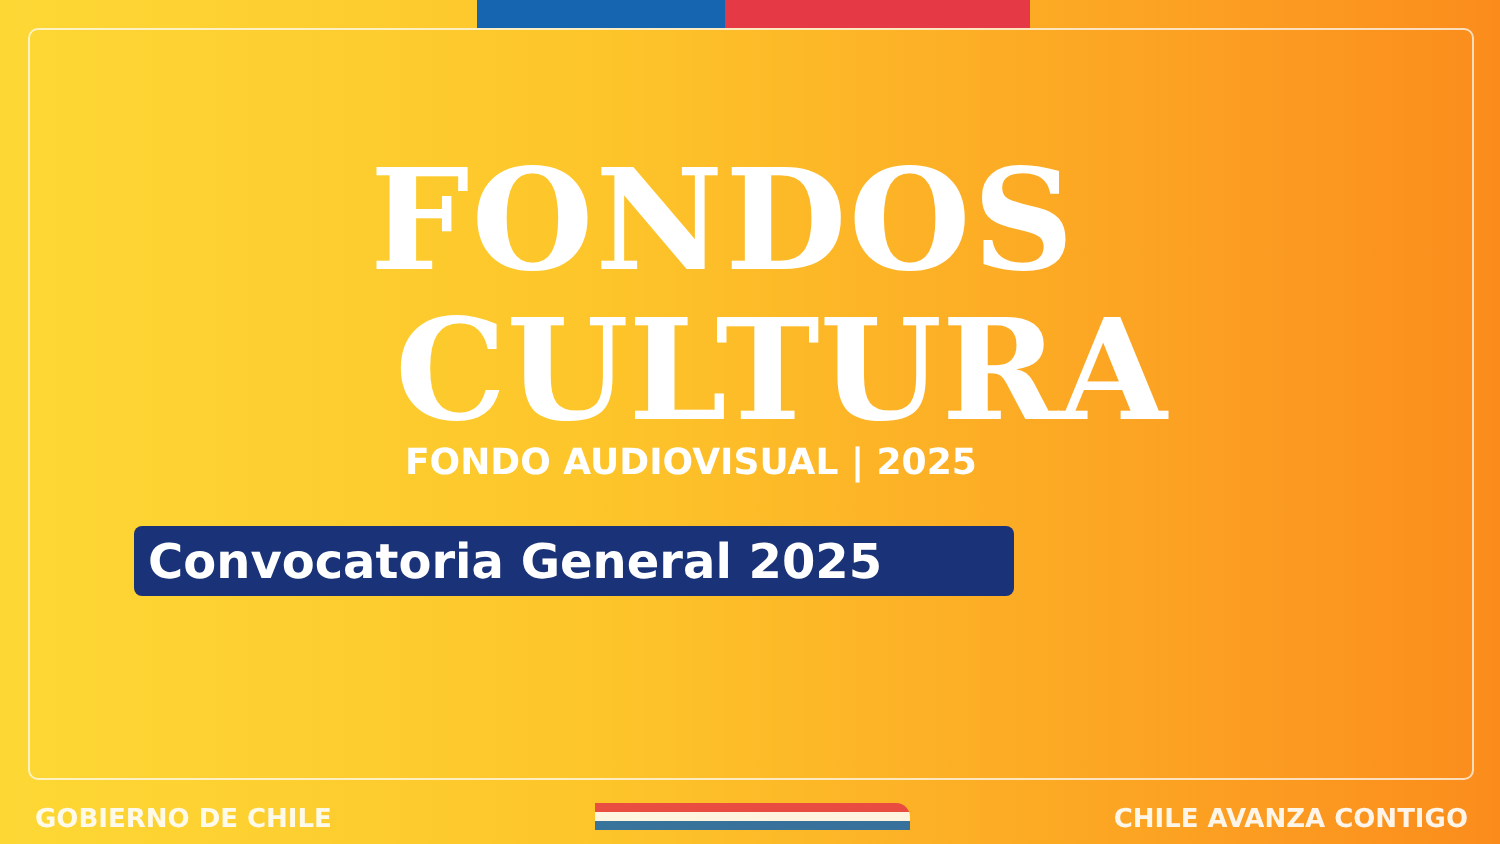FONDOS
CULTURA
FONDO AUDIOVISUAL | 2025
Convocatoria General 2025
GOBIERNO DE CHILE CHILE AVANZA CONTIGO